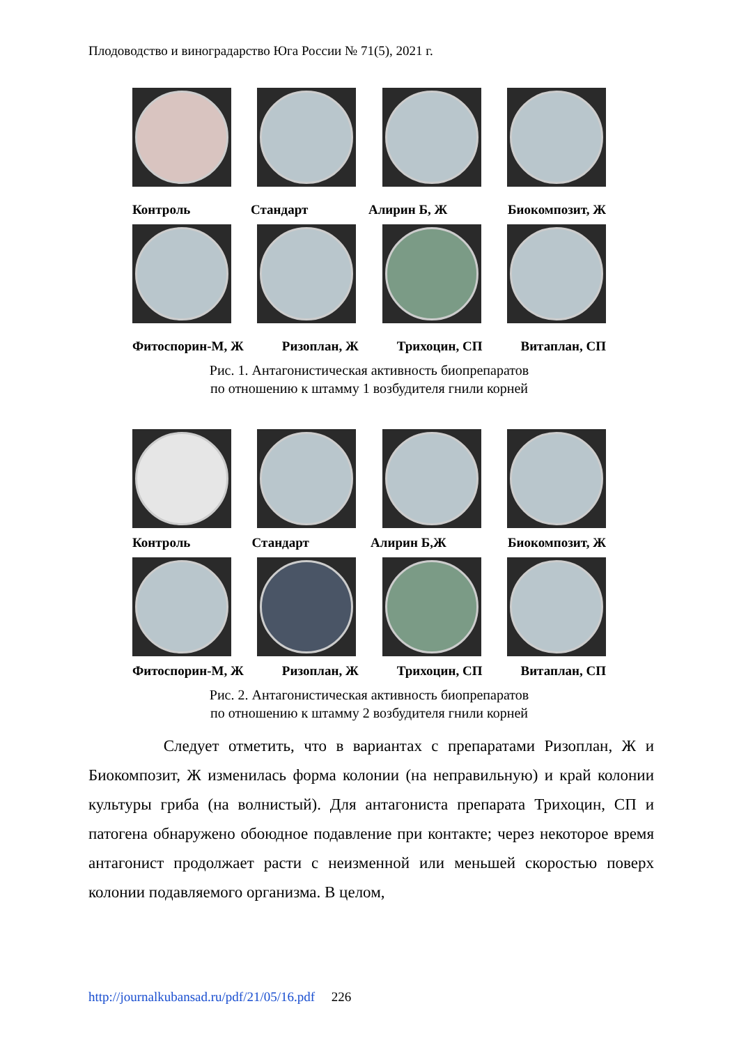Плодоводство и виноградарство Юга России № 71(5), 2021 г.
Контроль Стандарт Алирин Б, Ж Биокомпозит, Ж
Фитоспорин-М, Ж Ризоплан, Ж Трихоцин, СП Витаплан, СП
Рис. 1. Антагонистическая активность биопрепаратов
по отношению к штамму 1 возбудителя гнили корней
Контроль Стандарт Алирин Б,Ж Биокомпозит, Ж
Фитоспорин-М, Ж Ризоплан, Ж Трихоцин, СП Витаплан, СП
Рис. 2. Антагонистическая активность биопрепаратов
по отношению к штамму 2 возбудителя гнили корней
Следует отметить, что в вариантах с препаратами Ризоплан, Ж и Биокомпозит, Ж изменилась форма колонии (на неправильную) и край колонии культуры гриба (на волнистый). Для антагониста препарата Трихоцин, СП и патогена обнаружено обоюдное подавление при контакте; через некоторое время антагонист продолжает расти с неизменной или меньшей скоростью поверх колонии подавляемого организма. В целом,
http://journalkubansad.ru/pdf/21/05/16.pdf 226